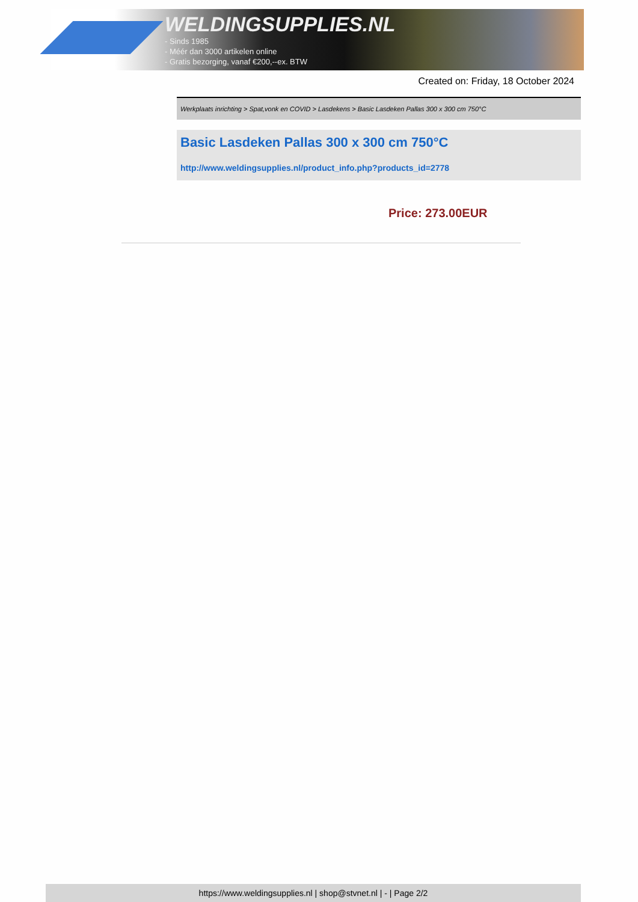WELDINGSUPPLIES.NL
- Sinds 1985
- Méér dan 3000 artikelen online
- Gratis bezorging, vanaf €200,--ex. BTW
Created on: Friday, 18 October 2024
Werkplaats inrichting > Spat,vonk en COVID > Lasdekens > Basic Lasdeken Pallas 300 x 300 cm 750°C
Basic Lasdeken Pallas 300 x 300 cm 750°C
http://www.weldingsupplies.nl/product_info.php?products_id=2778
Price: 273.00EUR
https://www.weldingsupplies.nl | shop@stvnet.nl | - | Page 2/2